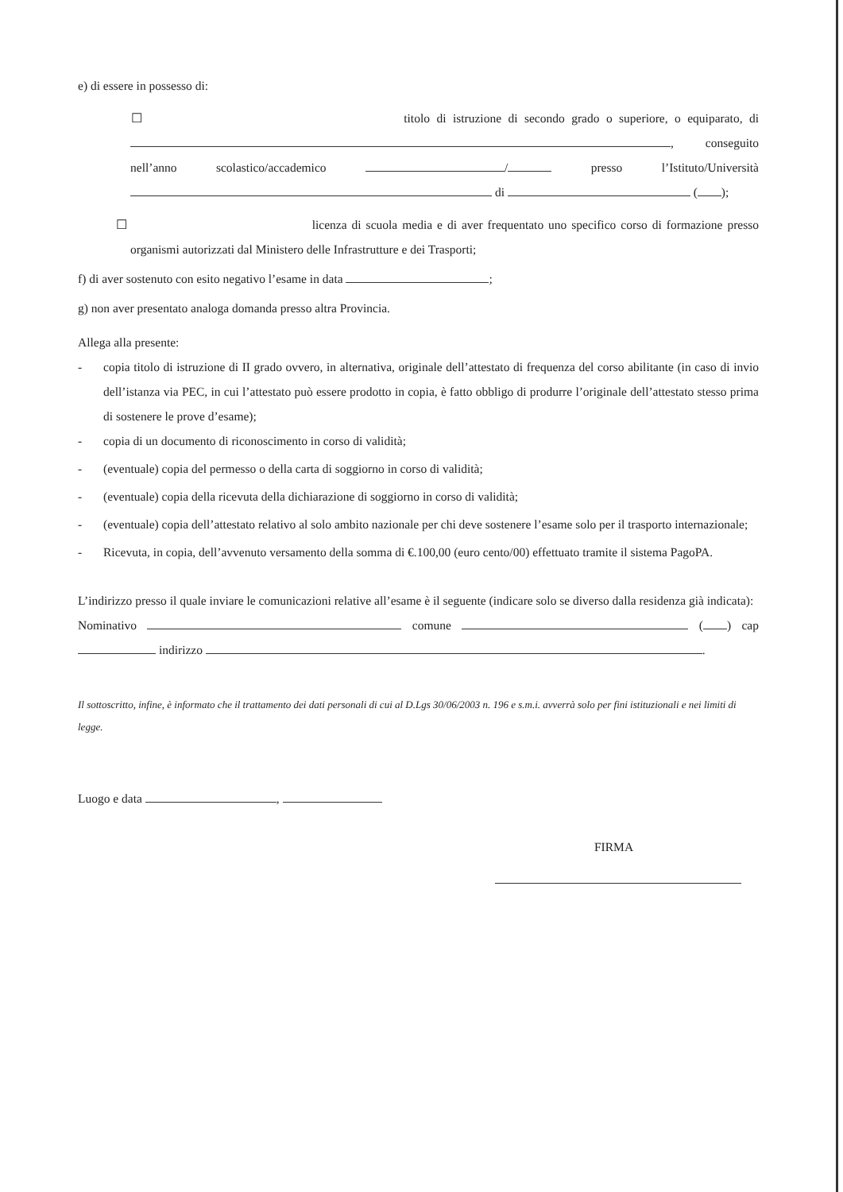e) di essere in possesso di:
☐ titolo di istruzione di secondo grado o superiore, o equiparato, di
, conseguito
nell’anno scolastico/accademico / presso l’Istituto/Università
di ( );
☐ licenza di scuola media e di aver frequentato uno specifico corso di formazione presso
organismi autorizzati dal Ministero delle Infrastrutture e dei Trasporti;
f) di aver sostenuto con esito negativo l’esame in data ;
g) non aver presentato analoga domanda presso altra Provincia.
Allega alla presente:
- copia titolo di istruzione di II grado ovvero, in alternativa, originale dell’attestato di frequenza del corso abilitante (in caso di invio dell’istanza via PEC, in cui l’attestato può essere prodotto in copia, è fatto obbligo di produrre l’originale dell’attestato stesso prima di sostenere le prove d’esame);
- copia di un documento di riconoscimento in corso di validità;
- (eventuale) copia del permesso o della carta di soggiorno in corso di validità;
- (eventuale) copia della ricevuta della dichiarazione di soggiorno in corso di validità;
- (eventuale) copia dell’attestato relativo al solo ambito nazionale per chi deve sostenere l’esame solo per il trasporto internazionale;
- Ricevuta, in copia, dell’avvenuto versamento della somma di €.100,00 (euro cento/00) effettuato tramite il sistema PagoPA.
L’indirizzo presso il quale inviare le comunicazioni relative all’esame è il seguente (indicare solo se diverso dalla residenza già indicata):
Nominativo comune ( ) cap
indirizzo .
Il sottoscritto, infine, è informato che il trattamento dei dati personali di cui al D.Lgs 30/06/2003 n. 196 e s.m.i. avverrà solo per fini istituzionali e nei limiti di legge.
Luogo e data ,
FIRMA